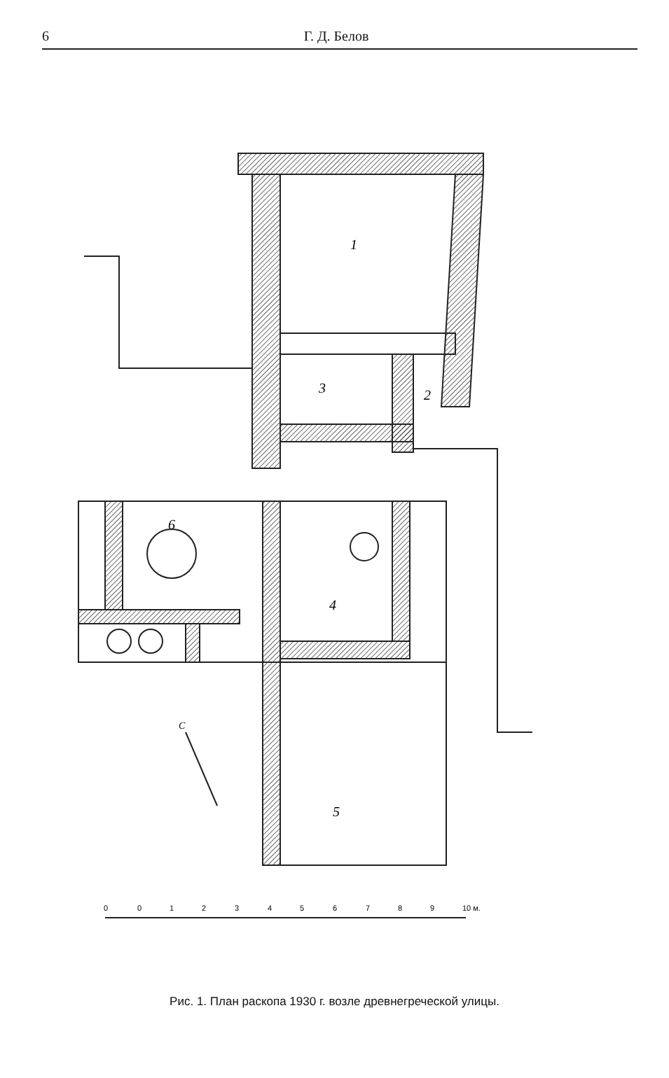6 Г. Д. Белов
1
2
3
4
5
6
С
0
0
1
2
3
4
5
6
7
8
9
10 м.
Рис. 1. План раскопа 1930 г. возле древнегреческой улицы.